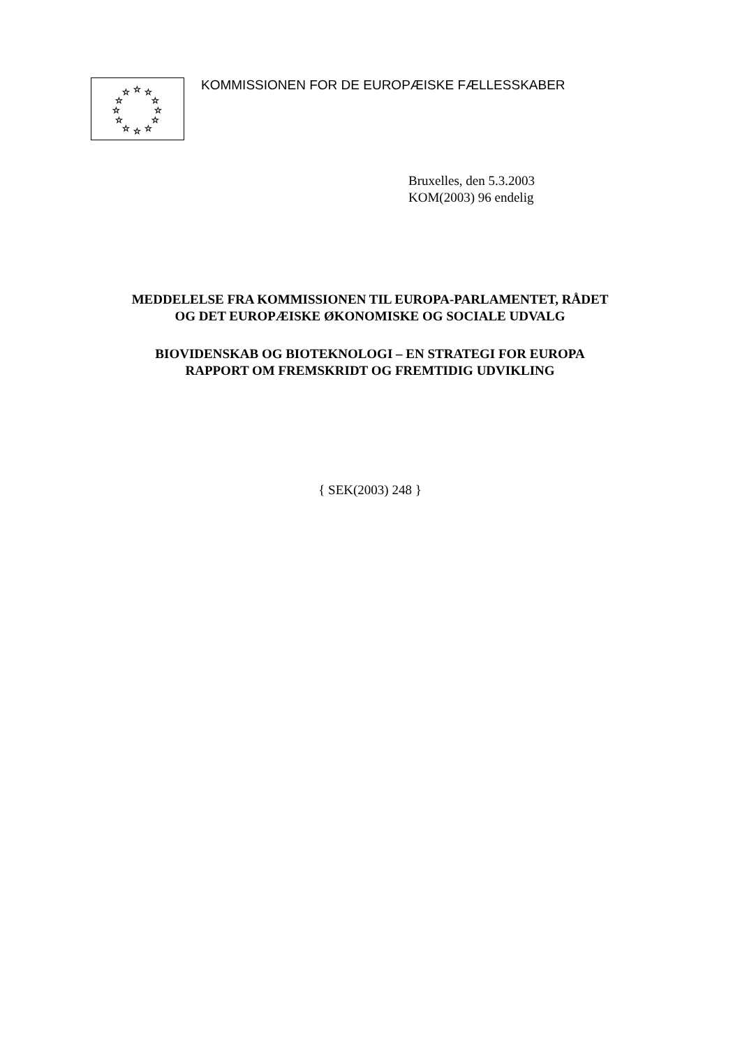☆
☆
☆
☆
☆
☆
☆
☆
☆
☆
☆
☆
KOMMISSIONEN FOR DE EUROPÆISKE FÆLLESSKABER
Bruxelles, den 5.3.2003
KOM(2003) 96 endelig
MEDDELELSE FRA KOMMISSIONEN TIL EUROPA-PARLAMENTET, RÅDET
OG DET EUROPÆISKE ØKONOMISKE OG SOCIALE UDVALG
BIOVIDENSKAB OG BIOTEKNOLOGI – EN STRATEGI FOR EUROPA
RAPPORT OM FREMSKRIDT OG FREMTIDIG UDVIKLING
{ SEK(2003) 248 }